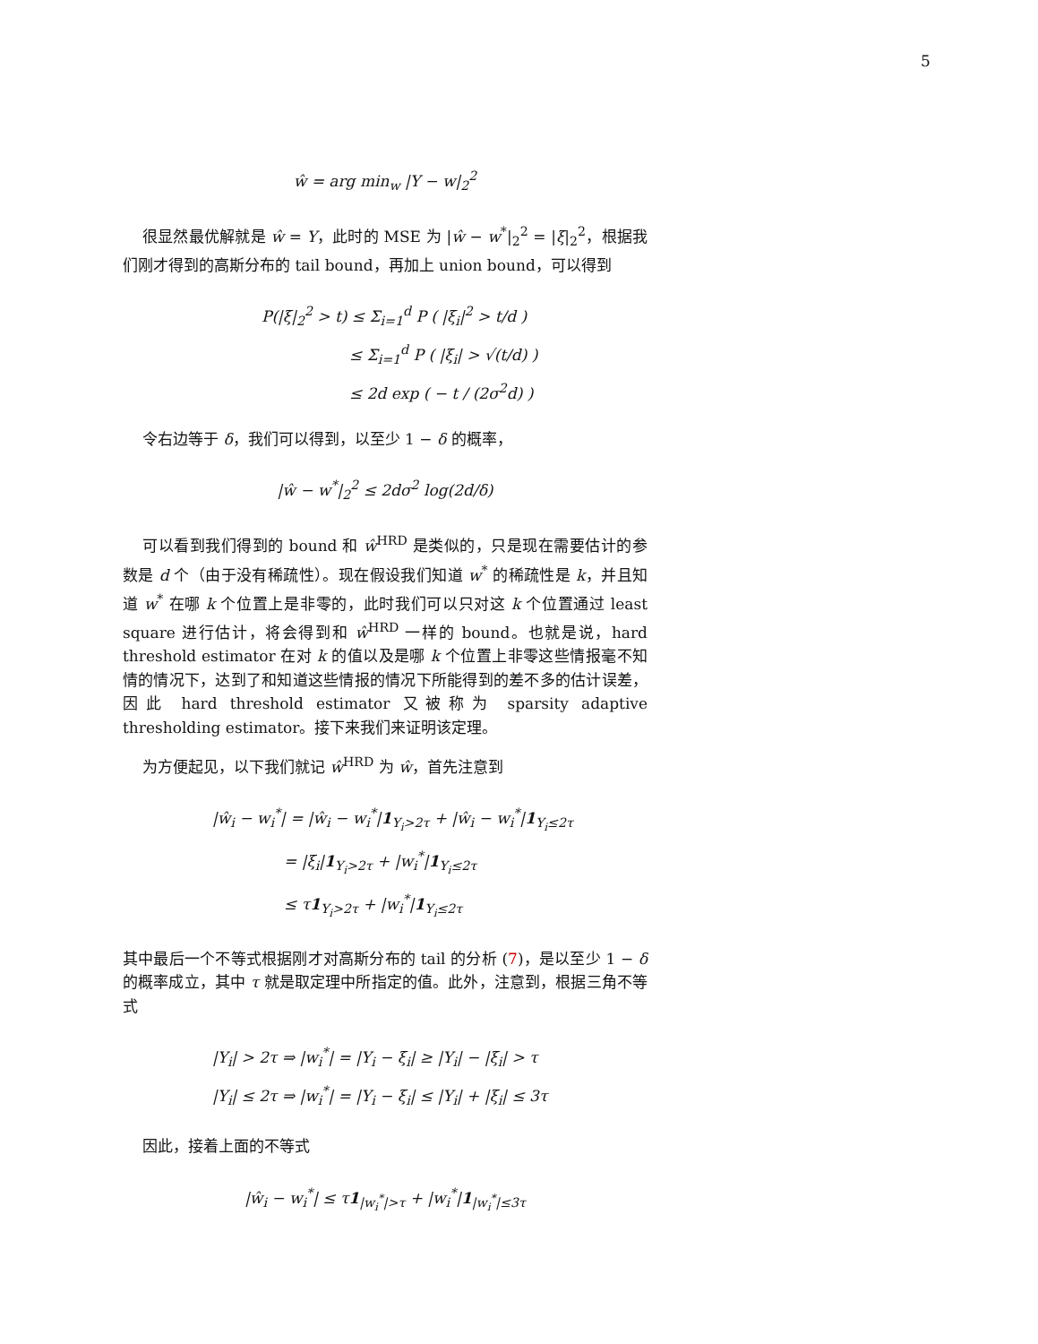5
ŵ = arg min<sub>w</sub> |Y − w|<sub>2</sub><sup>2</sup>
很显然最优解就是 ŵ = Y，此时的 MSE 为 |ŵ − w<sup>*</sup>|<sub>2</sub><sup>2</sup> = |ξ|<sub>2</sub><sup>2</sup>，根据我们刚才得到的高斯分布的 tail bound，再加上 union bound，可以得到
P(|ξ|<sub>2</sub><sup>2</sup> > t) ≤ Σ<sub>i=1</sub><sup>d</sup> P ( |ξ<sub>i</sub>|<sup>2</sup> > t/d )
≤ Σ<sub>i=1</sub><sup>d</sup> P ( |ξ<sub>i</sub>| > √(t/d) )
≤ 2d exp ( − t / (2σ<sup>2</sup>d) )
令右边等于 δ，我们可以得到，以至少 1 − δ 的概率，
|ŵ − w<sup>*</sup>|<sub>2</sub><sup>2</sup> ≤ 2dσ<sup>2</sup> log(2d/δ)
可以看到我们得到的 bound 和 ŵ<sup>HRD</sup> 是类似的，只是现在需要估计的参数是 d 个（由于没有稀疏性）。现在假设我们知道 w<sup>*</sup> 的稀疏性是 k，并且知道 w<sup>*</sup> 在哪 k 个位置上是非零的，此时我们可以只对这 k 个位置通过 least square 进行估计，将会得到和 ŵ<sup>HRD</sup> 一样的 bound。也就是说，hard threshold estimator 在对 k 的值以及是哪 k 个位置上非零这些情报毫不知情的情况下，达到了和知道这些情报的情况下所能得到的差不多的估计误差，因此 hard threshold estimator 又被称为 sparsity adaptive thresholding estimator。接下来我们来证明该定理。
为方便起见，以下我们就记 ŵ<sup>HRD</sup> 为 ŵ，首先注意到
|ŵ<sub>i</sub> − w<sub>i</sub><sup>*</sup>| = |ŵ<sub>i</sub> − w<sub>i</sub><sup>*</sup>|1<sub>Y<sub>i</sub>>2τ</sub> + |ŵ<sub>i</sub> − w<sub>i</sub><sup>*</sup>|1<sub>Y<sub>i</sub>≤2τ</sub>
= |ξ<sub>i</sub>|1<sub>Y<sub>i</sub>>2τ</sub> + |w<sub>i</sub><sup>*</sup>|1<sub>Y<sub>i</sub>≤2τ</sub>
≤ τ1<sub>Y<sub>i</sub>>2τ</sub> + |w<sub>i</sub><sup>*</sup>|1<sub>Y<sub>i</sub>≤2τ</sub>
其中最后一个不等式根据刚才对高斯分布的 tail 的分析 (7)，是以至少 1 − δ 的概率成立，其中 τ 就是取定理中所指定的值。此外，注意到，根据三角不等式
|Y<sub>i</sub>| > 2τ ⇒ |w<sub>i</sub><sup>*</sup>| = |Y<sub>i</sub> − ξ<sub>i</sub>| ≥ |Y<sub>i</sub>| − |ξ<sub>i</sub>| > τ
|Y<sub>i</sub>| ≤ 2τ ⇒ |w<sub>i</sub><sup>*</sup>| = |Y<sub>i</sub> − ξ<sub>i</sub>| ≤ |Y<sub>i</sub>| + |ξ<sub>i</sub>| ≤ 3τ
因此，接着上面的不等式
|ŵ<sub>i</sub> − w<sub>i</sub><sup>*</sup>| ≤ τ1<sub>|w<sub>i</sub><sup>*</sup>|>τ</sub> + |w<sub>i</sub><sup>*</sup>|1<sub>|w<sub>i</sub><sup>*</sup>|≤3τ</sub>